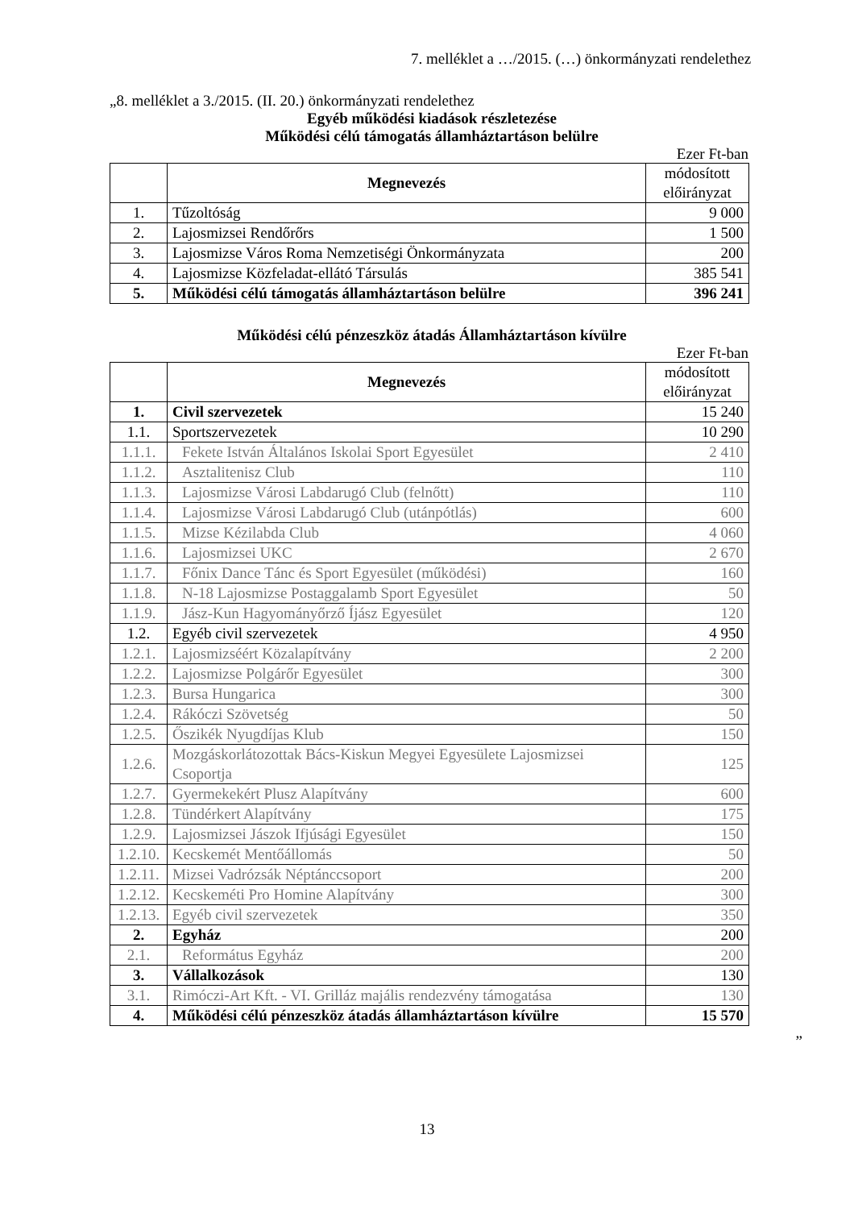7. melléklet a …/2015. (…) önkormányzati rendelethez
„8. melléklet a 3./2015. (II. 20.) önkormányzati rendelethez
Egyéb működési kiadások részletezése
Működési célú támogatás államháztartáson belülre
Ezer Ft-ban
| | Megnevezés | módosított előirányzat |
| --- | --- | --- |
| 1. | Tűzoltóság | 9 000 |
| 2. | Lajosmizsei Rendőrőrs | 1 500 |
| 3. | Lajosmizse Város Roma Nemzetiségi Önkormányzata | 200 |
| 4. | Lajosmizse Közfeladat-ellátó Társulás | 385 541 |
| 5. | Működési célú támogatás államháztartáson belülre | 396 241 |
Működési célú pénzeszköz átadás Államháztartáson kívülre
Ezer Ft-ban
| | Megnevezés | módosított előirányzat |
| --- | --- | --- |
| 1. | Civil szervezetek | 15 240 |
| 1.1. | Sportszervezetek | 10 290 |
| 1.1.1. | Fekete István Általános Iskolai Sport Egyesület | 2 410 |
| 1.1.2. | Asztalitenisz Club | 110 |
| 1.1.3. | Lajosmizse Városi Labdarugó Club (felnőtt) | 110 |
| 1.1.4. | Lajosmizse Városi Labdarugó Club (utánpótlás) | 600 |
| 1.1.5. | Mizse Kézilabda Club | 4 060 |
| 1.1.6. | Lajosmizsei UKC | 2 670 |
| 1.1.7. | Főnix Dance Tánc és Sport Egyesület (működési) | 160 |
| 1.1.8. | N-18 Lajosmizse Postaggalamb Sport Egyesület | 50 |
| 1.1.9. | Jász-Kun Hagyományőrző Íjász Egyesület | 120 |
| 1.2. | Egyéb civil szervezetek | 4 950 |
| 1.2.1. | Lajosmizséért Közalapítvány | 2 200 |
| 1.2.2. | Lajosmizse Polgárőr Egyesület | 300 |
| 1.2.3. | Bursa Hungarica | 300 |
| 1.2.4. | Rákóczi Szövetség | 50 |
| 1.2.5. | Őszikék Nyugdíjas Klub | 150 |
| 1.2.6. | Mozgáskorlátozottak Bács-Kiskun Megyei Egyesülete Lajosmizsei Csoportja | 125 |
| 1.2.7. | Gyermekekért Plusz Alapítvány | 600 |
| 1.2.8. | Tündérkert Alapítvány | 175 |
| 1.2.9. | Lajosmizsei Jászok Ifjúsági Egyesület | 150 |
| 1.2.10. | Kecskemét Mentőállomás | 50 |
| 1.2.11. | Mizsei Vadrózsák Néptánccsoport | 200 |
| 1.2.12. | Kecskeméti Pro Homine Alapítvány | 300 |
| 1.2.13. | Egyéb civil szervezetek | 350 |
| 2. | Egyház | 200 |
| 2.1. | Református Egyház | 200 |
| 3. | Vállalkozások | 130 |
| 3.1. | Rimóczi-Art Kft. - VI. Grilláz majális rendezvény támogatása | 130 |
| 4. | Működési célú pénzeszköz átadás államháztartáson kívülre | 15 570 |
”
13